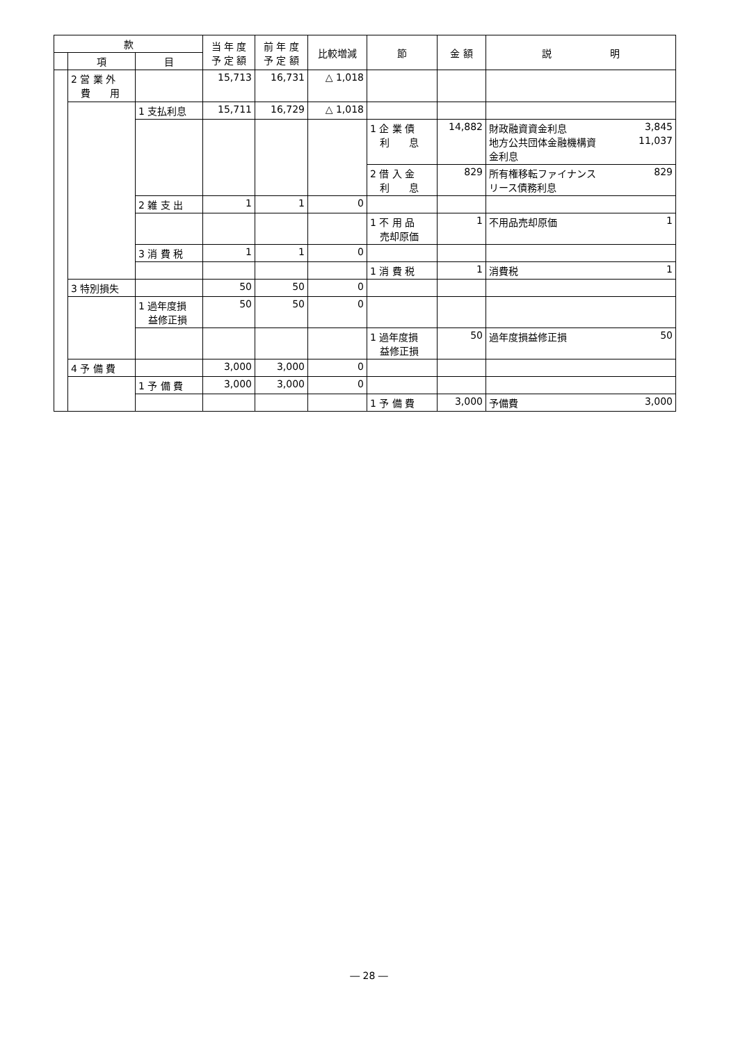| 款 | | | 当 年 度 予 定 額 | 前 年 度 予 定 額 | 比較増減 | 節 | 金 額 | 説 明 |
| --- | --- | --- | --- | --- | --- | --- | --- | --- |
| | 項 | 目 | | | | | | |
| | 2 営 業 外 費 用 | | 15,713 | 16,731 | △ 1,018 | | | |
| | | 1 支払利息 | 15,711 | 16,729 | △ 1,018 | | | |
| | | | | | | 1 企 業 債 利 息 | 14,882 | 財政融資資金利息 3,845 地方公共団体金融機構資 11,037 金利息 |
| | | | | | | 2 借 入 金 利 息 | 829 | 所有権移転ファイナンス 829 リース債務利息 |
| | | 2 雑 支 出 | 1 | 1 | 0 | | | |
| | | | | | | 1 不 用 品 売却原価 | 1 | 不用品売却原価 1 |
| | | 3 消 費 税 | 1 | 1 | 0 | | | |
| | | | | | | 1 消 費 税 | 1 | 消費税 1 |
| | 3 特別損失 | | 50 | 50 | 0 | | | |
| | | 1 過年度損 益修正損 | 50 | 50 | 0 | | | |
| | | | | | | 1 過年度損 益修正損 | 50 | 過年度損益修正損 50 |
| | 4 予 備 費 | | 3,000 | 3,000 | 0 | | | |
| | | 1 予 備 費 | 3,000 | 3,000 | 0 | | | |
| | | | | | | 1 予 備 費 | 3,000 | 予備費 3,000 |
― 28 ―